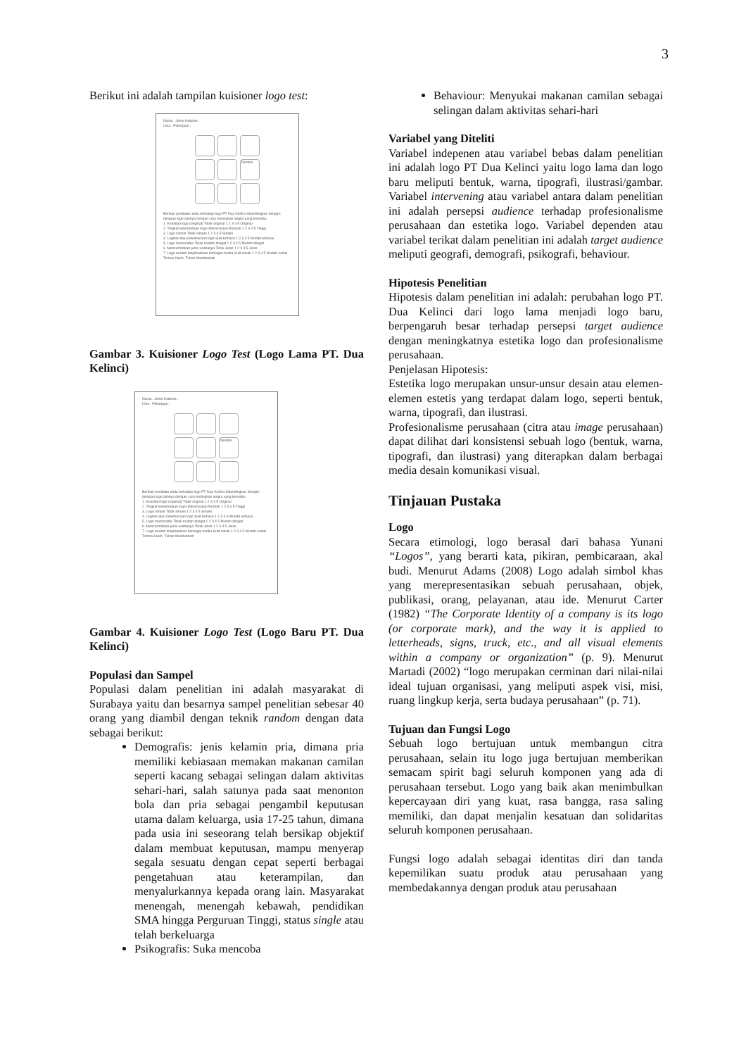3
Berikut ini adalah tampilan kuisioner logo test:
Nama : Jenis Kelamin :
Usia : Pekerjaan :
Tanobel
Berikan penilaian anda terhadap logo PT Dua Kelinci dibandingkan dengan delapan logo lainnya dengan cara melingkari angka yang tersedia:
1. Keaslian logo (original) Tidak original 1 2 3 4 5 Original
2. Tingkat keterbedaan logo (diferensiasi) Rendah 1 2 3 4 5 Tinggi
3. Logo simple Tidak simple 1 2 3 4 5 Simple
4. Legible atau keterbacaan logo Sulit terbaca 1 2 3 4 5 Mudah terbaca
5. Logo memorable Tidak mudah diingat 1 2 3 4 5 Mudah diingat
6. Mencerminkan jenis usahanya Tidak Jelas 1 2 3 4 5 Jelas
7. Logo mudah diaplikasikan berbagai media Sulit sekali 1 2 3 4 5 Mudah sekali
Terima Kasih, Tuhan Memberkati
Gambar 3. Kuisioner Logo Test (Logo Lama PT. Dua Kelinci)
Nama : Jenis Kelamin :
Usia : Pekerjaan :
Tanobel
Berikan penilaian anda terhadap logo PT Dua Kelinci dibandingkan dengan delapan logo lainnya dengan cara melingkari angka yang tersedia:
1. Keaslian logo (original) Tidak original 1 2 3 4 5 Original
2. Tingkat keterbedaan logo (diferensiasi) Rendah 1 2 3 4 5 Tinggi
3. Logo simple Tidak simple 1 2 3 4 5 Simple
4. Legible atau keterbacaan logo Sulit terbaca 1 2 3 4 5 Mudah terbaca
5. Logo memorable Tidak mudah diingat 1 2 3 4 5 Mudah diingat
6. Mencerminkan jenis usahanya Tidak Jelas 1 2 3 4 5 Jelas
7. Logo mudah diaplikasikan berbagai media Sulit sekali 1 2 3 4 5 Mudah sekali
Terima Kasih, Tuhan Memberkati
Gambar 4. Kuisioner Logo Test (Logo Baru PT. Dua Kelinci)
Populasi dan Sampel
Populasi dalam penelitian ini adalah masyarakat di Surabaya yaitu dan besarnya sampel penelitian sebesar 40 orang yang diambil dengan teknik random dengan data sebagai berikut:
Demografis: jenis kelamin pria, dimana pria memiliki kebiasaan memakan makanan camilan seperti kacang sebagai selingan dalam aktivitas sehari-hari, salah satunya pada saat menonton bola dan pria sebagai pengambil keputusan utama dalam keluarga, usia 17-25 tahun, dimana pada usia ini seseorang telah bersikap objektif dalam membuat keputusan, mampu menyerap segala sesuatu dengan cepat seperti berbagai pengetahuan atau keterampilan, dan menyalurkannya kepada orang lain. Masyarakat menengah, menengah kebawah, pendidikan SMA hingga Perguruan Tinggi, status single atau telah berkeluarga
Psikografis: Suka mencoba
Behaviour: Menyukai makanan camilan sebagai selingan dalam aktivitas sehari-hari
Variabel yang Diteliti
Variabel indepenen atau variabel bebas dalam penelitian ini adalah logo PT Dua Kelinci yaitu logo lama dan logo baru meliputi bentuk, warna, tipografi, ilustrasi/gambar. Variabel intervening atau variabel antara dalam penelitian ini adalah persepsi audience terhadap profesionalisme perusahaan dan estetika logo. Variabel dependen atau variabel terikat dalam penelitian ini adalah target audience meliputi geografi, demografi, psikografi, behaviour.
Hipotesis Penelitian
Hipotesis dalam penelitian ini adalah: perubahan logo PT. Dua Kelinci dari logo lama menjadi logo baru, berpengaruh besar terhadap persepsi target audience dengan meningkatnya estetika logo dan profesionalisme perusahaan.
Penjelasan Hipotesis:
Estetika logo merupakan unsur-unsur desain atau elemen-elemen estetis yang terdapat dalam logo, seperti bentuk, warna, tipografi, dan ilustrasi.
Profesionalisme perusahaan (citra atau image perusahaan) dapat dilihat dari konsistensi sebuah logo (bentuk, warna, tipografi, dan ilustrasi) yang diterapkan dalam berbagai media desain komunikasi visual.
Tinjauan Pustaka
Logo
Secara etimologi, logo berasal dari bahasa Yunani “Logos”, yang berarti kata, pikiran, pembicaraan, akal budi. Menurut Adams (2008) Logo adalah simbol khas yang merepresentasikan sebuah perusahaan, objek, publikasi, orang, pelayanan, atau ide. Menurut Carter (1982) “The Corporate Identity of a company is its logo (or corporate mark), and the way it is applied to letterheads, signs, truck, etc., and all visual elements within a company or organization” (p. 9). Menurut Martadi (2002) “logo merupakan cerminan dari nilai-nilai ideal tujuan organisasi, yang meliputi aspek visi, misi, ruang lingkup kerja, serta budaya perusahaan” (p. 71).
Tujuan dan Fungsi Logo
Sebuah logo bertujuan untuk membangun citra perusahaan, selain itu logo juga bertujuan memberikan semacam spirit bagi seluruh komponen yang ada di perusahaan tersebut. Logo yang baik akan menimbulkan kepercayaan diri yang kuat, rasa bangga, rasa saling memiliki, dan dapat menjalin kesatuan dan solidaritas seluruh komponen perusahaan.
Fungsi logo adalah sebagai identitas diri dan tanda kepemilikan suatu produk atau perusahaan yang membedakannya dengan produk atau perusahaan